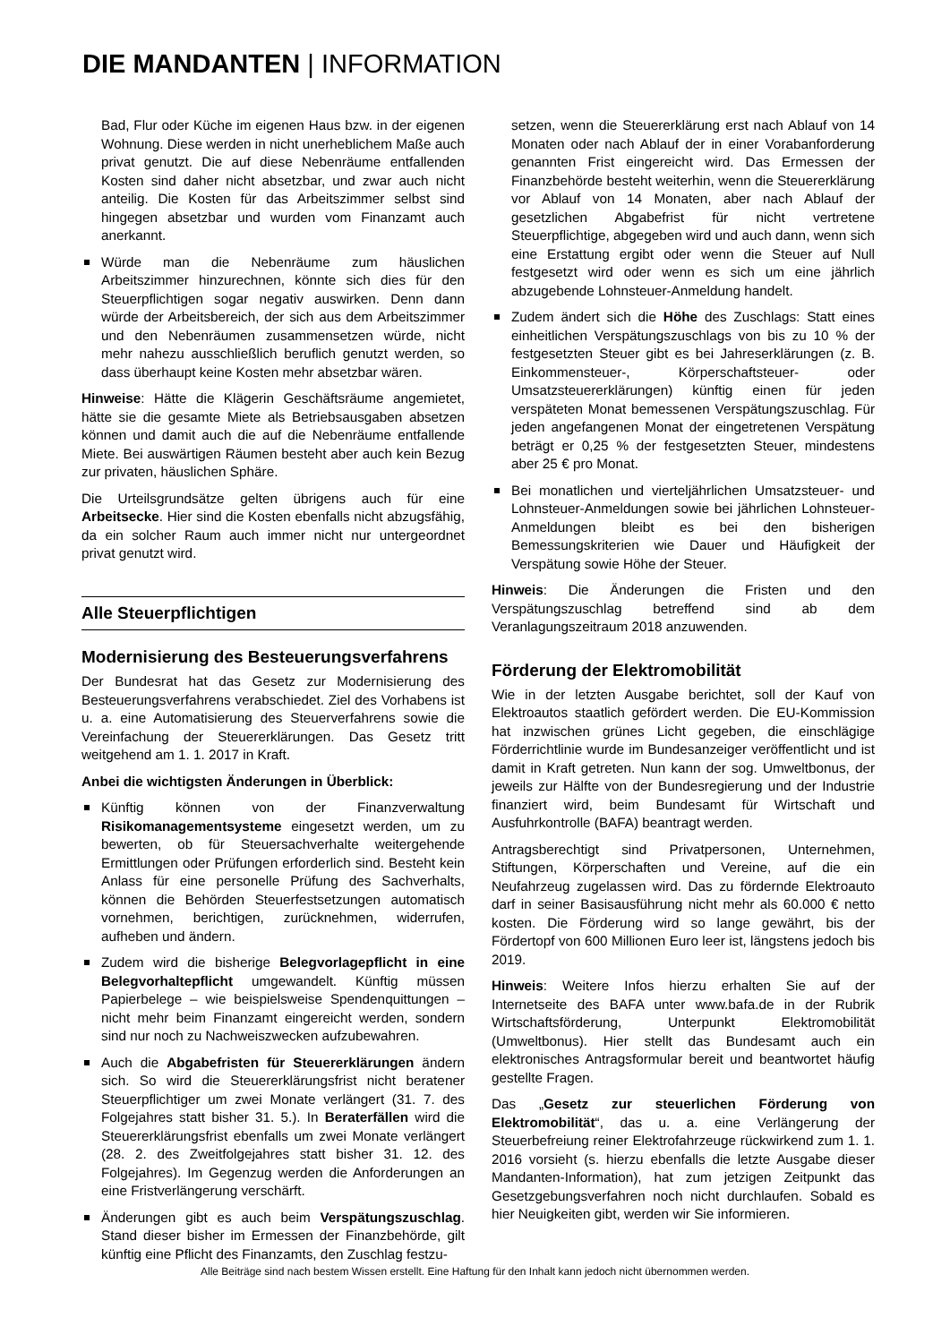DIE MANDANTEN | INFORMATION
Bad, Flur oder Küche im eigenen Haus bzw. in der eigenen Wohnung. Diese werden in nicht unerheblichem Maße auch privat genutzt. Die auf diese Nebenräume entfallenden Kosten sind daher nicht absetzbar, und zwar auch nicht anteilig. Die Kosten für das Arbeitszimmer selbst sind hingegen absetzbar und wurden vom Finanzamt auch anerkannt.
Würde man die Nebenräume zum häuslichen Arbeitszimmer hinzurechnen, könnte sich dies für den Steuerpflichtigen sogar negativ auswirken. Denn dann würde der Arbeitsbereich, der sich aus dem Arbeitszimmer und den Nebenräumen zusammensetzen würde, nicht mehr nahezu ausschließlich beruflich genutzt werden, so dass überhaupt keine Kosten mehr absetzbar wären.
Hinweise: Hätte die Klägerin Geschäftsräume angemietet, hätte sie die gesamte Miete als Betriebsausgaben absetzen können und damit auch die auf die Nebenräume entfallende Miete. Bei auswärtigen Räumen besteht aber auch kein Bezug zur privaten, häuslichen Sphäre.
Die Urteilsgrundsätze gelten übrigens auch für eine Arbeitsecke. Hier sind die Kosten ebenfalls nicht abzugsfähig, da ein solcher Raum auch immer nicht nur untergeordnet privat genutzt wird.
Alle Steuerpflichtigen
Modernisierung des Besteuerungsverfahrens
Der Bundesrat hat das Gesetz zur Modernisierung des Besteuerungsverfahrens verabschiedet. Ziel des Vorhabens ist u. a. eine Automatisierung des Steuerverfahrens sowie die Vereinfachung der Steuererklärungen. Das Gesetz tritt weitgehend am 1. 1. 2017 in Kraft.
Anbei die wichtigsten Änderungen in Überblick:
Künftig können von der Finanzverwaltung Risikomanagementsysteme eingesetzt werden, um zu bewerten, ob für Steuersachverhalte weitergehende Ermittlungen oder Prüfungen erforderlich sind. Besteht kein Anlass für eine personelle Prüfung des Sachverhalts, können die Behörden Steuerfestsetzungen automatisch vornehmen, berichtigen, zurücknehmen, widerrufen, aufheben und ändern.
Zudem wird die bisherige Belegvorlagepflicht in eine Belegvorhaltepflicht umgewandelt. Künftig müssen Papierbelege – wie beispielsweise Spendenquittungen – nicht mehr beim Finanzamt eingereicht werden, sondern sind nur noch zu Nachweiszwecken aufzubewahren.
Auch die Abgabefristen für Steuererklärungen ändern sich. So wird die Steuererklärungsfrist nicht beratener Steuerpflichtiger um zwei Monate verlängert (31. 7. des Folgejahres statt bisher 31. 5.). In Beraterfällen wird die Steuererklärungsfrist ebenfalls um zwei Monate verlängert (28. 2. des Zweitfolgejahres statt bisher 31. 12. des Folgejahres). Im Gegenzug werden die Anforderungen an eine Fristverlängerung verschärft.
Änderungen gibt es auch beim Verspätungszuschlag. Stand dieser bisher im Ermessen der Finanzbehörde, gilt künftig eine Pflicht des Finanzamts, den Zuschlag festzu-
setzen, wenn die Steuererklärung erst nach Ablauf von 14 Monaten oder nach Ablauf der in einer Vorabanforderung genannten Frist eingereicht wird. Das Ermessen der Finanzbehörde besteht weiterhin, wenn die Steuererklärung vor Ablauf von 14 Monaten, aber nach Ablauf der gesetzlichen Abgabefrist für nicht vertretene Steuerpflichtige, abgegeben wird und auch dann, wenn sich eine Erstattung ergibt oder wenn die Steuer auf Null festgesetzt wird oder wenn es sich um eine jährlich abzugebende Lohnsteuer-Anmeldung handelt.
Zudem ändert sich die Höhe des Zuschlags: Statt eines einheitlichen Verspätungszuschlags von bis zu 10 % der festgesetzten Steuer gibt es bei Jahreserklärungen (z. B. Einkommensteuer-, Körperschaftsteuer- oder Umsatzsteuererklärungen) künftig einen für jeden verspäteten Monat bemessenen Verspätungszuschlag. Für jeden angefangenen Monat der eingetretenen Verspätung beträgt er 0,25 % der festgesetzten Steuer, mindestens aber 25 € pro Monat.
Bei monatlichen und vierteljährlichen Umsatzsteuer- und Lohnsteuer-Anmeldungen sowie bei jährlichen Lohnsteuer-Anmeldungen bleibt es bei den bisherigen Bemessungskriterien wie Dauer und Häufigkeit der Verspätung sowie Höhe der Steuer.
Hinweis: Die Änderungen die Fristen und den Verspätungszuschlag betreffend sind ab dem Veranlagungszeitraum 2018 anzuwenden.
Förderung der Elektromobilität
Wie in der letzten Ausgabe berichtet, soll der Kauf von Elektroautos staatlich gefördert werden. Die EU-Kommission hat inzwischen grünes Licht gegeben, die einschlägige Förderrichtlinie wurde im Bundesanzeiger veröffentlicht und ist damit in Kraft getreten. Nun kann der sog. Umweltbonus, der jeweils zur Hälfte von der Bundesregierung und der Industrie finanziert wird, beim Bundesamt für Wirtschaft und Ausfuhrkontrolle (BAFA) beantragt werden.
Antragsberechtigt sind Privatpersonen, Unternehmen, Stiftungen, Körperschaften und Vereine, auf die ein Neufahrzeug zugelassen wird. Das zu fördernde Elektroauto darf in seiner Basisausführung nicht mehr als 60.000 € netto kosten. Die Förderung wird so lange gewährt, bis der Fördertopf von 600 Millionen Euro leer ist, längstens jedoch bis 2019.
Hinweis: Weitere Infos hierzu erhalten Sie auf der Internetseite des BAFA unter www.bafa.de in der Rubrik Wirtschaftsförderung, Unterpunkt Elektromobilität (Umweltbonus). Hier stellt das Bundesamt auch ein elektronisches Antragsformular bereit und beantwortet häufig gestellte Fragen.
Das „Gesetz zur steuerlichen Förderung von Elektromobilität“, das u. a. eine Verlängerung der Steuerbefreiung reiner Elektrofahrzeuge rückwirkend zum 1. 1. 2016 vorsieht (s. hierzu ebenfalls die letzte Ausgabe dieser Mandanten-Information), hat zum jetzigen Zeitpunkt das Gesetzgebungsverfahren noch nicht durchlaufen. Sobald es hier Neuigkeiten gibt, werden wir Sie informieren.
Alle Beiträge sind nach bestem Wissen erstellt. Eine Haftung für den Inhalt kann jedoch nicht übernommen werden.